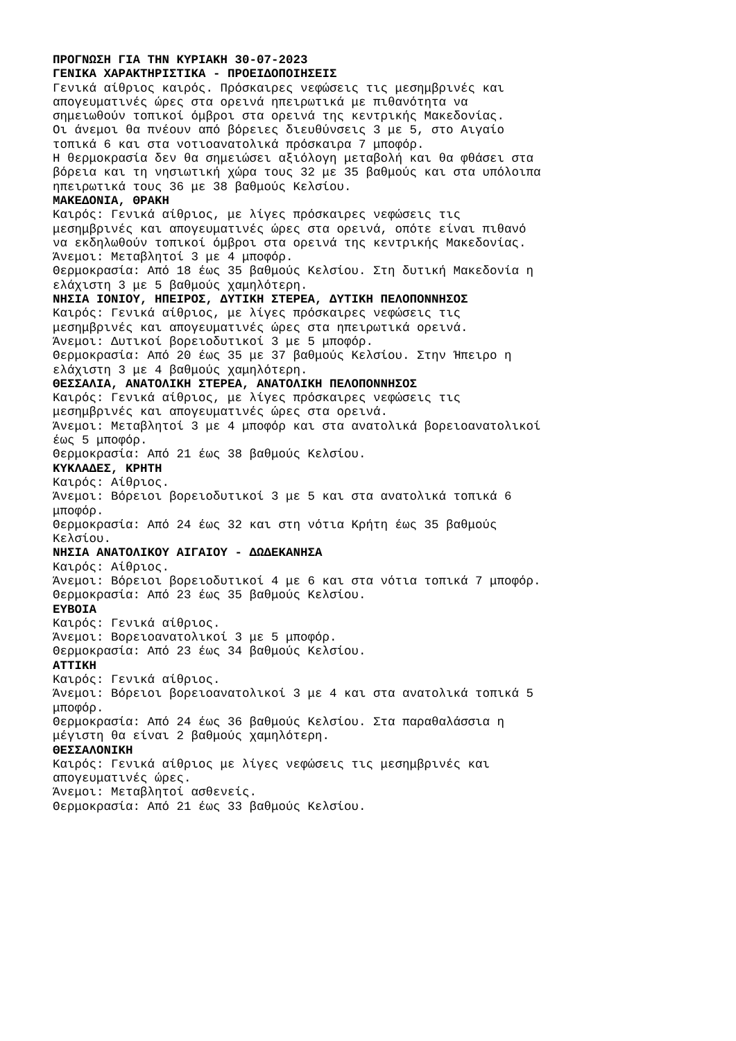ΠΡΟΓΝΩΣΗ ΓΙΑ ΤΗΝ ΚΥΡΙΑΚΗ 30-07-2023 ΓΕΝΙΚΑ ΧΑΡΑΚΤΗΡΙΣΤΙΚΑ - ΠΡΟΕΙΔΟΠΟΙΗΣΕΙΣ Γενικά αίθριος καιρός. Πρόσκαιρες νεφώσεις τις μεσημβρινές και απογευματινές ώρες στα ορεινά ηπειρωτικά με πιθανότητα να σημειωθούν τοπικοί όμβροι στα ορεινά της κεντρικής Μακεδονίας. Οι άνεμοι θα πνέουν από βόρειες διευθύνσεις 3 με 5, στο Αιγαίο τοπικά 6 και στα νοτιοανατολικά πρόσκαιρα 7 μποφόρ. Η θερμοκρασία δεν θα σημειώσει αξιόλογη μεταβολή και θα φθάσει στα βόρεια και τη νησιωτική χώρα τους 32 με 35 βαθμούς και στα υπόλοιπα ηπειρωτικά τους 36 με 38 βαθμούς Κελσίου. ΜΑΚΕΔΟΝΙΑ, ΘΡΑΚΗ Καιρός: Γενικά αίθριος, με λίγες πρόσκαιρες νεφώσεις τις μεσημβρινές και απογευματινές ώρες στα ορεινά, οπότε είναι πιθανό να εκδηλωθούν τοπικοί όμβροι στα ορεινά της κεντρικής Μακεδονίας. Άνεμοι: Μεταβλητοί 3 με 4 μποφόρ. Θερμοκρασία: Από 18 έως 35 βαθμούς Κελσίου. Στη δυτική Μακεδονία η ελάχιστη 3 με 5 βαθμούς χαμηλότερη. ΝΗΣΙΑ ΙΟΝΙΟΥ, ΗΠΕΙΡΟΣ, ΔΥΤΙΚΗ ΣΤΕΡΕΑ, ΔΥΤΙΚΗ ΠΕΛΟΠΟΝΝΗΣΟΣ Καιρός: Γενικά αίθριος, με λίγες πρόσκαιρες νεφώσεις τις μεσημβρινές και απογευματινές ώρες στα ηπειρωτικά ορεινά. Άνεμοι: Δυτικοί βορειοδυτικοί 3 με 5 μποφόρ. Θερμοκρασία: Από 20 έως 35 με 37 βαθμούς Κελσίου. Στην Ήπειρο η ελάχιστη 3 με 4 βαθμούς χαμηλότερη. ΘΕΣΣΑΛΙΑ, ΑΝΑΤΟΛΙΚΗ ΣΤΕΡΕΑ, ΑΝΑΤΟΛΙΚΗ ΠΕΛΟΠΟΝΝΗΣΟΣ Καιρός: Γενικά αίθριος, με λίγες πρόσκαιρες νεφώσεις τις μεσημβρινές και απογευματινές ώρες στα ορεινά. Άνεμοι: Μεταβλητοί 3 με 4 μποφόρ και στα ανατολικά βορειοανατολικοί έως 5 μποφόρ. Θερμοκρασία: Από 21 έως 38 βαθμούς Κελσίου. ΚΥΚΛΑΔΕΣ, ΚΡΗΤΗ Καιρός: Αίθριος. Άνεμοι: Βόρειοι βορειοδυτικοί 3 με 5 και στα ανατολικά τοπικά 6 μποφόρ. Θερμοκρασία: Από 24 έως 32 και στη νότια Κρήτη έως 35 βαθμούς Κελσίου. ΝΗΣΙΑ ΑΝΑΤΟΛΙΚΟΥ ΑΙΓΑΙΟΥ - ΔΩΔΕΚΑΝΗΣΑ Καιρός: Αίθριος. Άνεμοι: Βόρειοι βορειοδυτικοί 4 με 6 και στα νότια τοπικά 7 μποφόρ. Θερμοκρασία: Από 23 έως 35 βαθμούς Κελσίου. ΕΥΒΟΙΑ Καιρός: Γενικά αίθριος. Άνεμοι: Βορειοανατολικοί 3 με 5 μποφόρ. Θερμοκρασία: Από 23 έως 34 βαθμούς Κελσίου. ΑΤΤΙΚΗ Καιρός: Γενικά αίθριος. Άνεμοι: Βόρειοι βορειοανατολικοί 3 με 4 και στα ανατολικά τοπικά 5 μποφόρ. Θερμοκρασία: Από 24 έως 36 βαθμούς Κελσίου. Στα παραθαλάσσια η μέγιστη θα είναι 2 βαθμούς χαμηλότερη. ΘΕΣΣΑΛΟΝΙΚΗ Καιρός: Γενικά αίθριος με λίγες νεφώσεις τις μεσημβρινές και απογευματινές ώρες. Άνεμοι: Μεταβλητοί ασθενείς. Θερμοκρασία: Από 21 έως 33 βαθμούς Κελσίου.